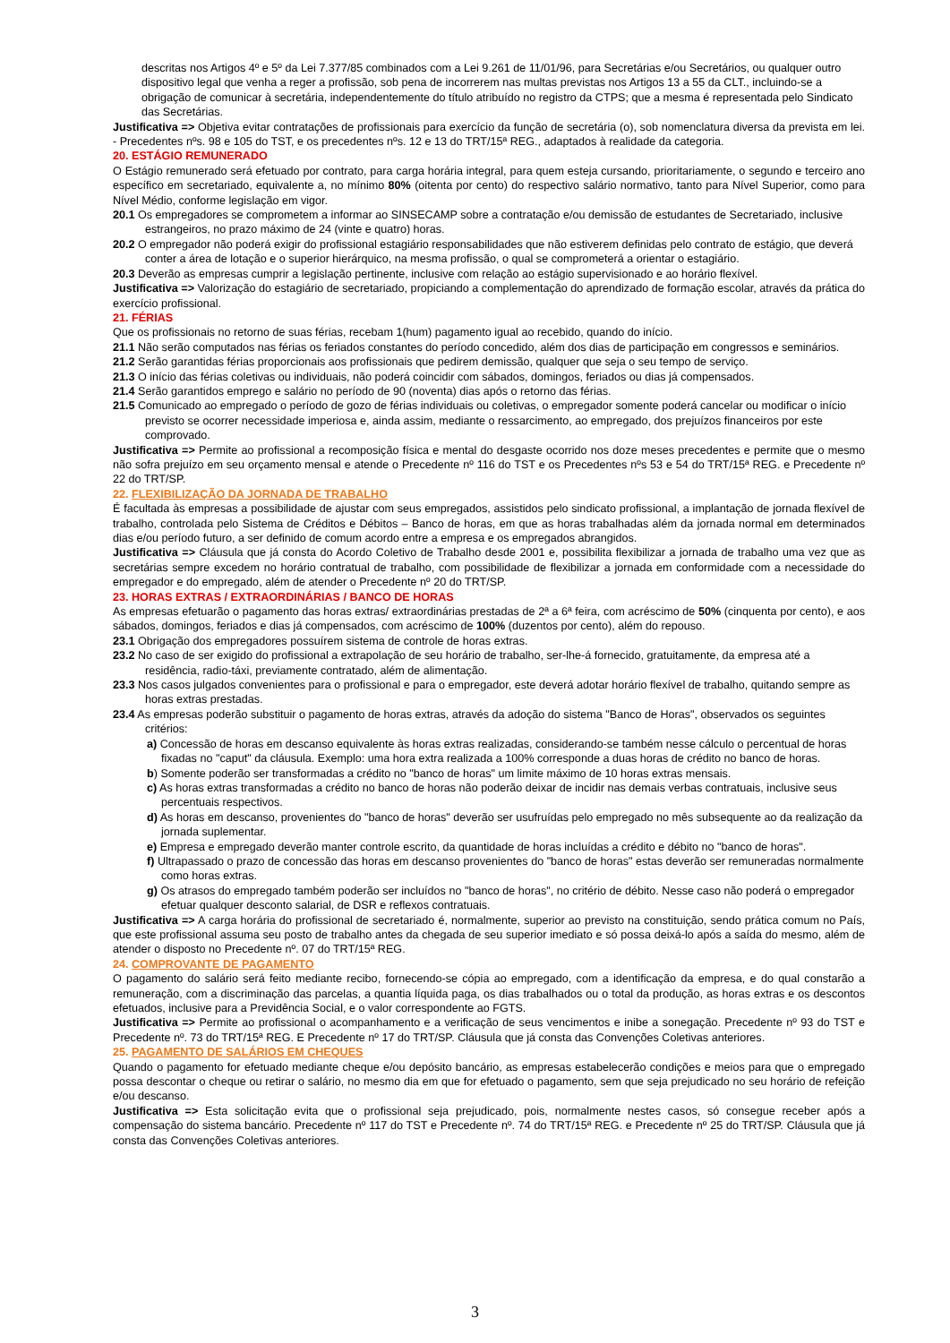descritas nos Artigos 4º e 5º da Lei 7.377/85 combinados com a Lei 9.261 de 11/01/96, para Secretárias e/ou Secretários, ou qualquer outro dispositivo legal que venha a reger a profissão, sob pena de incorrerem nas multas previstas nos Artigos 13 a 55 da CLT., incluindo-se a obrigação de comunicar à secretária, independentemente do título atribuído no registro da CTPS; que a mesma é representada pelo Sindicato das Secretárias.
Justificativa => Objetiva evitar contratações de profissionais para exercício da função de secretária (o), sob nomenclatura diversa da prevista em lei. - Precedentes nºs. 98 e 105 do TST, e os precedentes nºs. 12 e 13 do TRT/15ª REG., adaptados à realidade da categoria.
20. ESTÁGIO REMUNERADO
O Estágio remunerado será efetuado por contrato, para carga horária integral, para quem esteja cursando, prioritariamente, o segundo e terceiro ano específico em secretariado, equivalente a, no mínimo 80% (oitenta por cento) do respectivo salário normativo, tanto para Nível Superior, como para Nível Médio, conforme legislação em vigor.
20.1 Os empregadores se comprometem a informar ao SINSECAMP sobre a contratação e/ou demissão de estudantes de Secretariado, inclusive estrangeiros, no prazo máximo de 24 (vinte e quatro) horas.
20.2 O empregador não poderá exigir do profissional estagiário responsabilidades que não estiverem definidas pelo contrato de estágio, que deverá conter a área de lotação e o superior hierárquico, na mesma profissão, o qual se comprometerá a orientar o estagiário.
20.3 Deverão as empresas cumprir a legislação pertinente, inclusive com relação ao estágio supervisionado e ao horário flexível.
Justificativa => Valorização do estagiário de secretariado, propiciando a complementação do aprendizado de formação escolar, através da prática do exercício profissional.
21. FÉRIAS
Que os profissionais no retorno de suas férias, recebam 1(hum) pagamento igual ao recebido, quando do início.
21.1 Não serão computados nas férias os feriados constantes do período concedido, além dos dias de participação em congressos e seminários.
21.2 Serão garantidas férias proporcionais aos profissionais que pedirem demissão, qualquer que seja o seu tempo de serviço.
21.3 O início das férias coletivas ou individuais, não poderá coincidir com sábados, domingos, feriados ou dias já compensados.
21.4 Serão garantidos emprego e salário no período de 90 (noventa) dias após o retorno das férias.
21.5 Comunicado ao empregado o período de gozo de férias individuais ou coletivas, o empregador somente poderá cancelar ou modificar o início previsto se ocorrer necessidade imperiosa e, ainda assim, mediante o ressarcimento, ao empregado, dos prejuízos financeiros por este comprovado.
Justificativa => Permite ao profissional a recomposição física e mental do desgaste ocorrido nos doze meses precedentes e permite que o mesmo não sofra prejuízo em seu orçamento mensal e atende o Precedente nº 116 do TST e os Precedentes nºs 53 e 54 do TRT/15ª REG. e Precedente nº 22 do TRT/SP.
22. FLEXIBILIZAÇÃO DA JORNADA DE TRABALHO
É facultada às empresas a possibilidade de ajustar com seus empregados, assistidos pelo sindicato profissional, a implantação de jornada flexível de trabalho, controlada pelo Sistema de Créditos e Débitos – Banco de horas, em que as horas trabalhadas além da jornada normal em determinados dias e/ou período futuro, a ser definido de comum acordo entre a empresa e os empregados abrangidos.
Justificativa => Cláusula que já consta do Acordo Coletivo de Trabalho desde 2001 e, possibilita flexibilizar a jornada de trabalho uma vez que as secretárias sempre excedem no horário contratual de trabalho, com possibilidade de flexibilizar a jornada em conformidade com a necessidade do empregador e do empregado, além de atender o Precedente nº 20 do TRT/SP.
23. HORAS EXTRAS / EXTRAORDINÁRIAS / BANCO DE HORAS
As empresas efetuarão o pagamento das horas extras/ extraordinárias prestadas de 2ª a 6ª feira, com acréscimo de 50% (cinquenta por cento), e aos sábados, domingos, feriados e dias já compensados, com acréscimo de 100% (duzentos por cento), além do repouso.
23.1 Obrigação dos empregadores possuírem sistema de controle de horas extras.
23.2 No caso de ser exigido do profissional a extrapolação de seu horário de trabalho, ser-lhe-á fornecido, gratuitamente, da empresa até a residência, radio-táxi, previamente contratado, além de alimentação.
23.3 Nos casos julgados convenientes para o profissional e para o empregador, este deverá adotar horário flexível de trabalho, quitando sempre as horas extras prestadas.
23.4 As empresas poderão substituir o pagamento de horas extras, através da adoção do sistema "Banco de Horas", observados os seguintes critérios:
a) Concessão de horas em descanso equivalente às horas extras realizadas, considerando-se também nesse cálculo o percentual de horas fixadas no "caput" da cláusula. Exemplo: uma hora extra realizada a 100% corresponde a duas horas de crédito no banco de horas.
b) Somente poderão ser transformadas a crédito no "banco de horas" um limite máximo de 10 horas extras mensais.
c) As horas extras transformadas a crédito no banco de horas não poderão deixar de incidir nas demais verbas contratuais, inclusive seus percentuais respectivos.
d) As horas em descanso, provenientes do "banco de horas" deverão ser usufruídas pelo empregado no mês subsequente ao da realização da jornada suplementar.
e) Empresa e empregado deverão manter controle escrito, da quantidade de horas incluídas a crédito e débito no "banco de horas".
f) Ultrapassado o prazo de concessão das horas em descanso provenientes do "banco de horas" estas deverão ser remuneradas normalmente como horas extras.
g) Os atrasos do empregado também poderão ser incluídos no "banco de horas", no critério de débito. Nesse caso não poderá o empregador efetuar qualquer desconto salarial, de DSR e reflexos contratuais.
Justificativa => A carga horária do profissional de secretariado é, normalmente, superior ao previsto na constituição, sendo prática comum no País, que este profissional assuma seu posto de trabalho antes da chegada de seu superior imediato e só possa deixá-lo após a saída do mesmo, além de atender o disposto no Precedente nº. 07 do TRT/15ª REG.
24. COMPROVANTE DE PAGAMENTO
O pagamento do salário será feito mediante recibo, fornecendo-se cópia ao empregado, com a identificação da empresa, e do qual constarão a remuneração, com a discriminação das parcelas, a quantia líquida paga, os dias trabalhados ou o total da produção, as horas extras e os descontos efetuados, inclusive para a Previdência Social, e o valor correspondente ao FGTS.
Justificativa => Permite ao profissional o acompanhamento e a verificação de seus vencimentos e inibe a sonegação. Precedente nº 93 do TST e Precedente nº. 73 do TRT/15ª REG. E Precedente nº 17 do TRT/SP. Cláusula que já consta das Convenções Coletivas anteriores.
25. PAGAMENTO DE SALÁRIOS EM CHEQUES
Quando o pagamento for efetuado mediante cheque e/ou depósito bancário, as empresas estabelecerão condições e meios para que o empregado possa descontar o cheque ou retirar o salário, no mesmo dia em que for efetuado o pagamento, sem que seja prejudicado no seu horário de refeição e/ou descanso.
Justificativa => Esta solicitação evita que o profissional seja prejudicado, pois, normalmente nestes casos, só consegue receber após a compensação do sistema bancário. Precedente nº 117 do TST e Precedente nº. 74 do TRT/15ª REG. e Precedente nº 25 do TRT/SP. Cláusula que já consta das Convenções Coletivas anteriores.
3